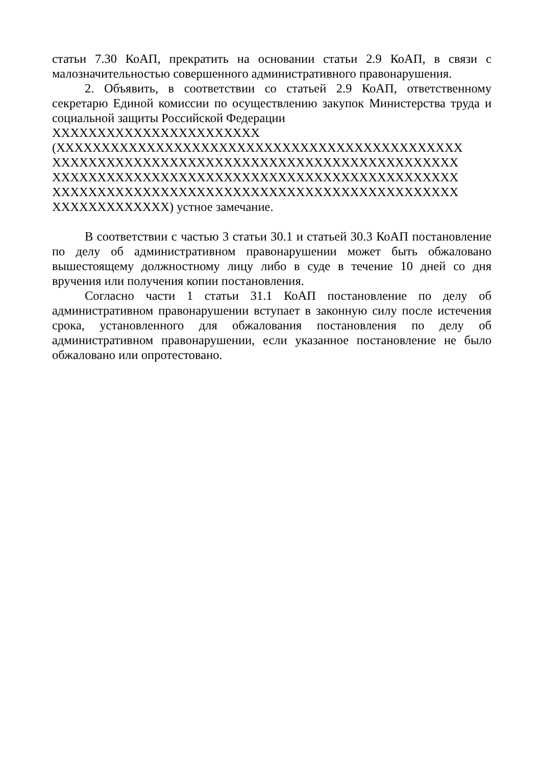статьи 7.30 КоАП, прекратить на основании статьи 2.9 КоАП, в связи с малозначительностью совершенного административного правонарушения.
2. Объявить, в соответствии со статьей 2.9 КоАП, ответственному секретарю Единой комиссии по осуществлению закупок Министерства труда и социальной защиты Российской Федерации
XXXXXXXXXXXXXXXXXXXXXXX
(XXXXXXXXXXXXXXXXXXXXXXXXXXXXXXXXXXXXXXXXXXXXX
XXXXXXXXXXXXXXXXXXXXXXXXXXXXXXXXXXXXXXXXXXXXX
XXXXXXXXXXXXXXXXXXXXXXXXXXXXXXXXXXXXXXXXXXXXX
XXXXXXXXXXXXXXXXXXXXXXXXXXXXXXXXXXXXXXXXXXXXX
XXXXXXXXXXXXX) устное замечание.
В соответствии с частью 3 статьи 30.1 и статьей 30.3 КоАП постановление по делу об административном правонарушении может быть обжаловано вышестоящему должностному лицу либо в суде в течение 10 дней со дня вручения или получения копии постановления.
Согласно части 1 статьи 31.1 КоАП постановление по делу об административном правонарушении вступает в законную силу после истечения срока, установленного для обжалования постановления по делу об административном правонарушении, если указанное постановление не было обжаловано или опротестовано.